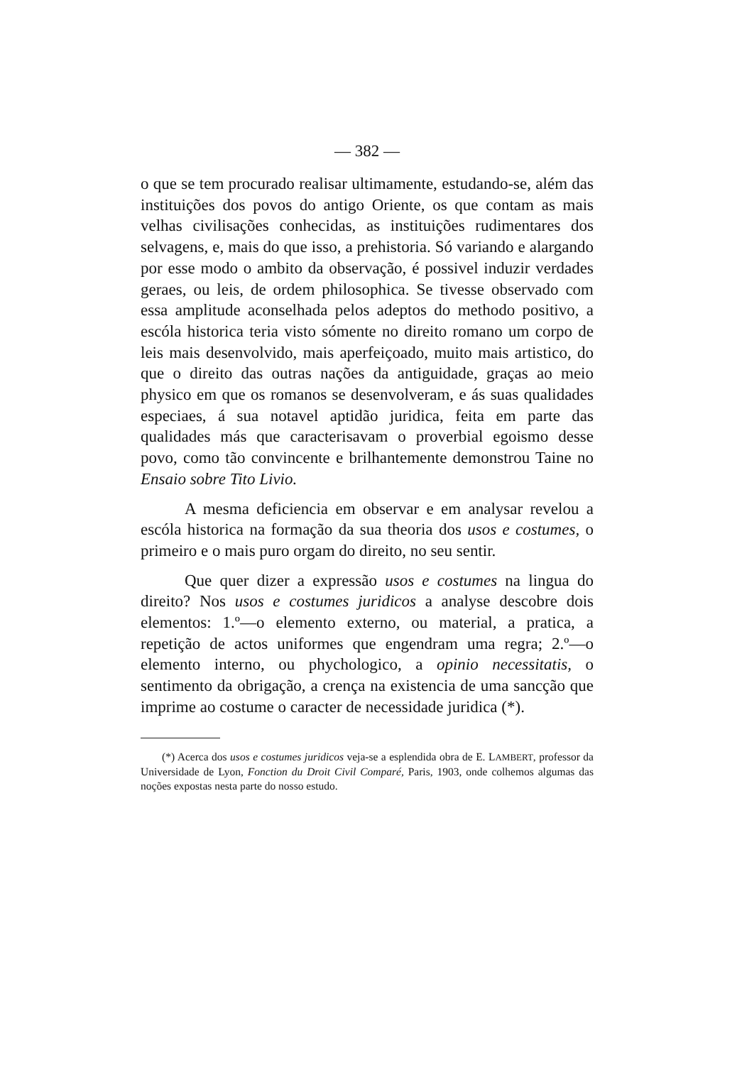— 382 —
o que se tem procurado realisar ultimamente, estudando-se, além das instituições dos povos do antigo Oriente, os que contam as mais velhas civilisações conhecidas, as instituições rudimentares dos selvagens, e, mais do que isso, a prehistoria. Só variando e alargando por esse modo o ambito da observação, é possivel induzir verdades geraes, ou leis, de ordem philosophica. Se tivesse observado com essa amplitude aconselhada pelos adeptos do methodo positivo, a escóla historica teria visto sómente no direito romano um corpo de leis mais desenvolvido, mais aperfeiçoado, muito mais artistico, do que o direito das outras nações da antiguidade, graças ao meio physico em que os romanos se desenvolveram, e ás suas qualidades especiaes, á sua notavel aptidão juridica, feita em parte das qualidades más que caracterisavam o proverbial egoismo desse povo, como tão convincente e brilhantemente demonstrou Taine no Ensaio sobre Tito Livio.
A mesma deficiencia em observar e em analysar revelou a escóla historica na formação da sua theoria dos usos e costumes, o primeiro e o mais puro orgam do direito, no seu sentir.
Que quer dizer a expressão usos e costumes na lingua do direito? Nos usos e costumes juridicos a analyse descobre dois elementos: 1.º—o elemento externo, ou material, a pratica, a repetição de actos uniformes que engendram uma regra; 2.º—o elemento interno, ou phychologico, a opinio necessitatis, o sentimento da obrigação, a crença na existencia de uma sancção que imprime ao costume o caracter de necessidade juridica (*).
(*) Acerca dos usos e costumes juridicos veja-se a esplendida obra de E. LAMBERT, professor da Universidade de Lyon, Fonction du Droit Civil Comparé, Paris, 1903, onde colhemos algumas das noções expostas nesta parte do nosso estudo.